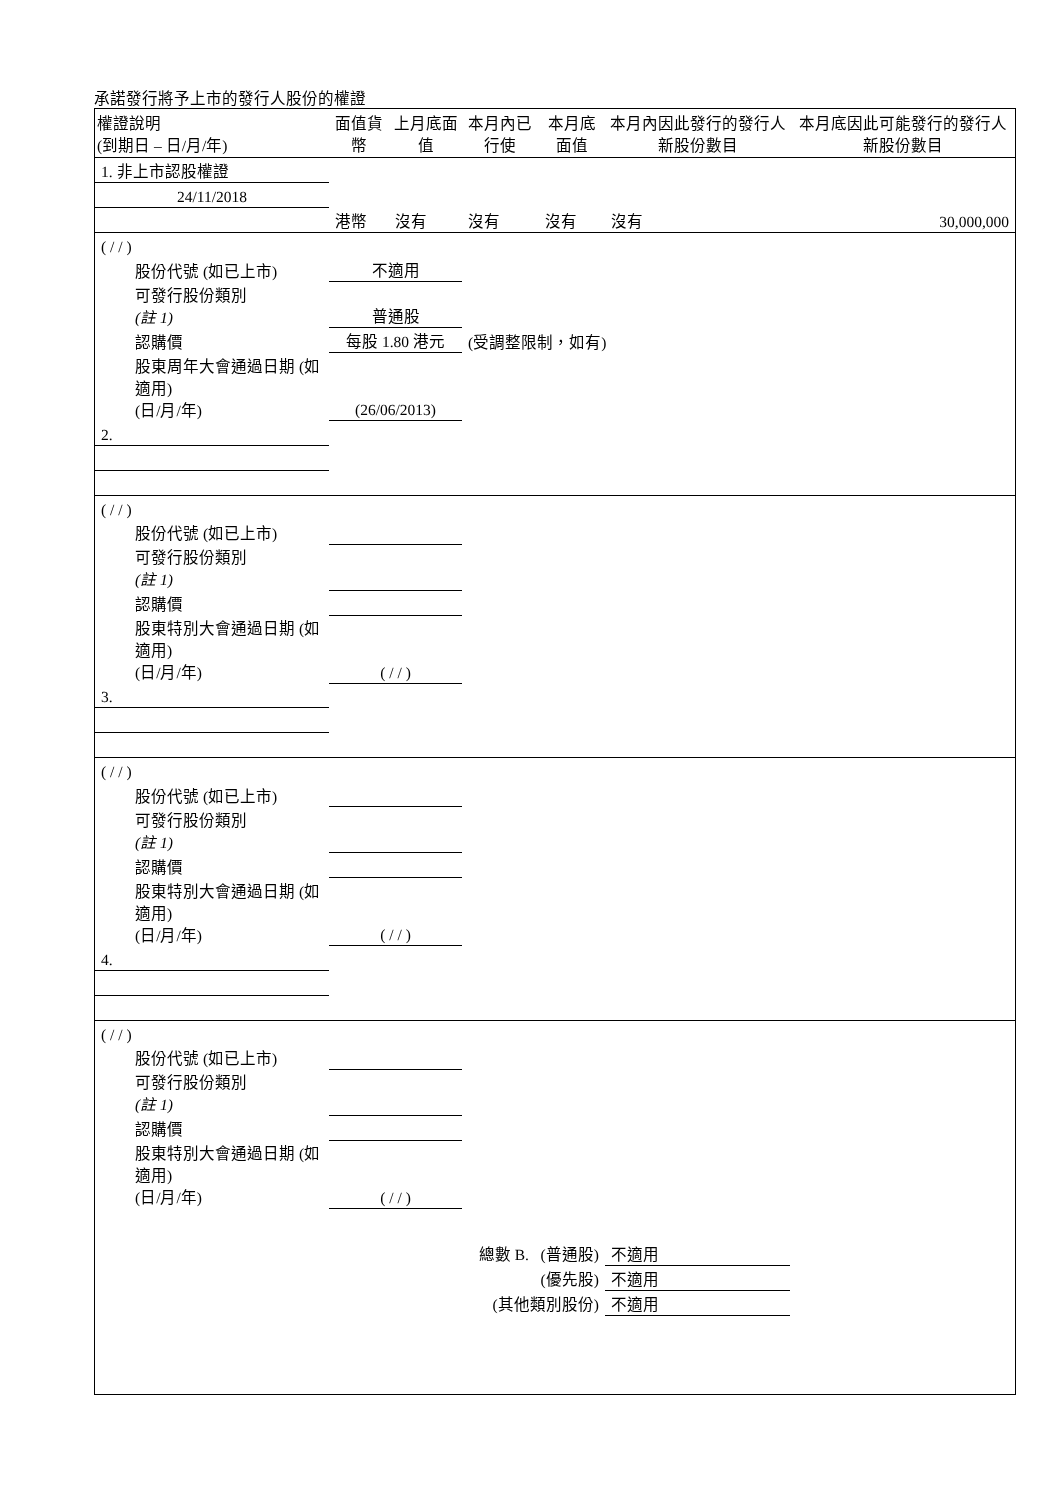承諾發行將予上市的發行人股份的權證
| 權證說明 (到期日 – 日/月/年) | 面值貨幣 | 上月底面值 | 本月內已行使 | 本月底面值 | 本月內因此發行的發行人新股份數目 | 本月底因此可能發行的發行人新股份數目 |
| --- | --- | --- | --- | --- | --- | --- |
| 1. 非上市認股權證 | | | | | | |
| 24/11/2018 | | | | | | |
| | 港幣 | 沒有 | 沒有 | 沒有 | 沒有 | 30,000,000 |
| ( / / ) | | | | | | |
| 股份代號 (如已上市) | 不適用 | | | | | |
| 可發行股份類別 (註 1) | 普通股 | | | | | |
| 認購價 | 每股 1.80 港元 | | (受調整限制，如有) | | | |
| 股東周年大會通過日期 (如適用) (日/月/年) | (26/06/2013) | | | | | |
| 2. | | | | | | |
| ( / / ) | | | | | | |
| 股份代號 (如已上市) | | | | | | |
| 可發行股份類別 (註 1) | | | | | | |
| 認購價 | | | | | | |
| 股東特別大會通過日期 (如適用) (日/月/年) | ( / / ) | | | | | |
| 3. | | | | | | |
| ( / / ) | | | | | | |
| 股份代號 (如已上市) | | | | | | |
| 可發行股份類別 (註 1) | | | | | | |
| 認購價 | | | | | | |
| 股東特別大會通過日期 (如適用) (日/月/年) | ( / / ) | | | | | |
| 4. | | | | | | |
| ( / / ) | | | | | | |
| 股份代號 (如已上市) | | | | | | |
| 可發行股份類別 (註 1) | | | | | | |
| 認購價 | | | | | | |
| 股東特別大會通過日期 (如適用) (日/月/年) | ( / / ) | | | | | |
| | | | 總數 B. (普通股) | | 不適用 | |
| | | | (優先股) | | 不適用 | |
| | | | (其他類別股份) | | 不適用 | |